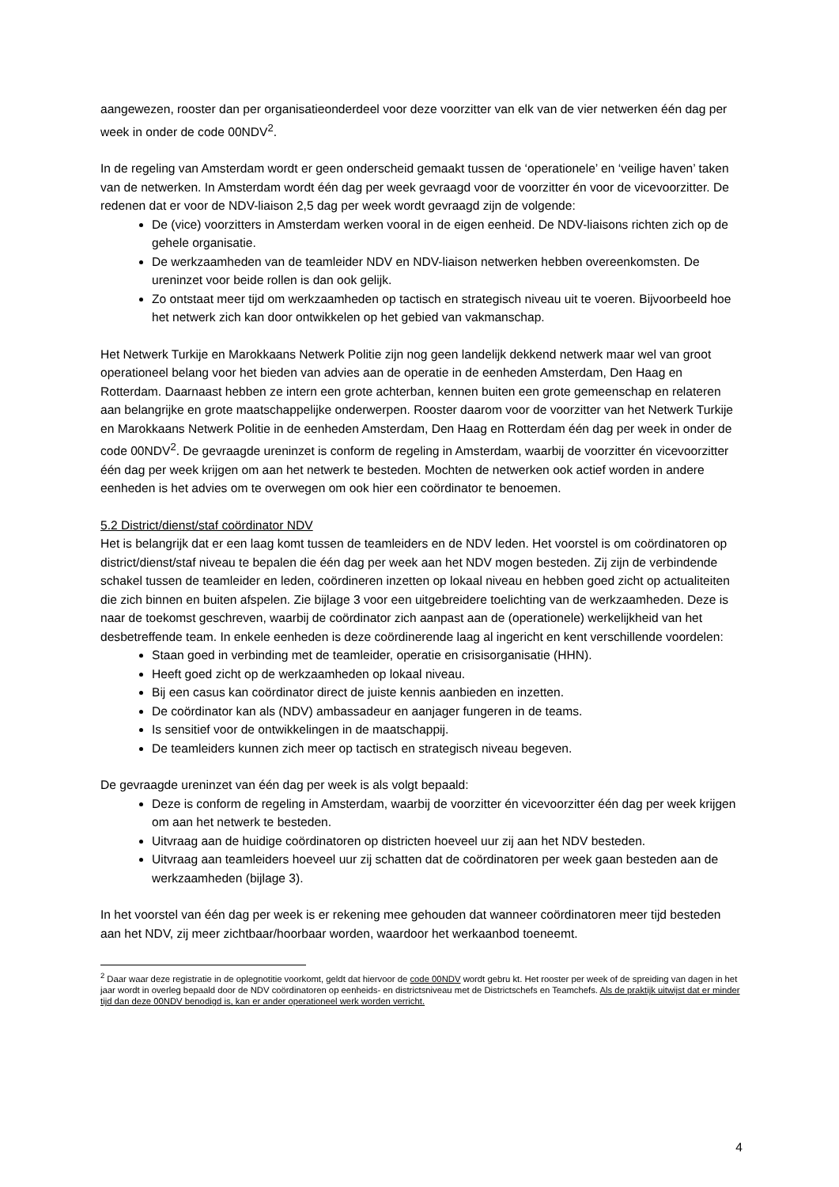aangewezen, rooster dan per organisatieonderdeel voor deze voorzitter van elk van de vier netwerken één dag per week in onder de code 00NDV<sup>2</sup>.
In de regeling van Amsterdam wordt er geen onderscheid gemaakt tussen de ‘operationele’ en ‘veilige haven’ taken van de netwerken. In Amsterdam wordt één dag per week gevraagd voor de voorzitter én voor de vicevoorzitter. De redenen dat er voor de NDV-liaison 2,5 dag per week wordt gevraagd zijn de volgende:
De (vice) voorzitters in Amsterdam werken vooral in de eigen eenheid. De NDV-liaisons richten zich op de gehele organisatie.
De werkzaamheden van de teamleider NDV en NDV-liaison netwerken hebben overeenkomsten. De ureninzet voor beide rollen is dan ook gelijk.
Zo ontstaat meer tijd om werkzaamheden op tactisch en strategisch niveau uit te voeren. Bijvoorbeeld hoe het netwerk zich kan door ontwikkelen op het gebied van vakmanschap.
Het Netwerk Turkije en Marokkaans Netwerk Politie zijn nog geen landelijk dekkend netwerk maar wel van groot operationeel belang voor het bieden van advies aan de operatie in de eenheden Amsterdam, Den Haag en Rotterdam. Daarnaast hebben ze intern een grote achterban, kennen buiten een grote gemeenschap en relateren aan belangrijke en grote maatschappelijke onderwerpen. Rooster daarom voor de voorzitter van het Netwerk Turkije en Marokkaans Netwerk Politie in de eenheden Amsterdam, Den Haag en Rotterdam één dag per week in onder de code 00NDV<sup>2</sup>. De gevraagde ureninzet is conform de regeling in Amsterdam, waarbij de voorzitter én vicevoorzitter één dag per week krijgen om aan het netwerk te besteden. Mochten de netwerken ook actief worden in andere eenheden is het advies om te overwegen om ook hier een coördinator te benoemen.
5.2 District/dienst/staf coördinator NDV
Het is belangrijk dat er een laag komt tussen de teamleiders en de NDV leden. Het voorstel is om coördinatoren op district/dienst/staf niveau te bepalen die één dag per week aan het NDV mogen besteden. Zij zijn de verbindende schakel tussen de teamleider en leden, coördineren inzetten op lokaal niveau en hebben goed zicht op actualiteiten die zich binnen en buiten afspelen. Zie bijlage 3 voor een uitgebreidere toelichting van de werkzaamheden. Deze is naar de toekomst geschreven, waarbij de coördinator zich aanpast aan de (operationele) werkelijkheid van het desbetreffende team. In enkele eenheden is deze coördinerende laag al ingericht en kent verschillende voordelen:
Staan goed in verbinding met de teamleider, operatie en crisisorganisatie (HHN).
Heeft goed zicht op de werkzaamheden op lokaal niveau.
Bij een casus kan coördinator direct de juiste kennis aanbieden en inzetten.
De coördinator kan als (NDV) ambassadeur en aanjager fungeren in de teams.
Is sensitief voor de ontwikkelingen in de maatschappij.
De teamleiders kunnen zich meer op tactisch en strategisch niveau begeven.
De gevraagde ureninzet van één dag per week is als volgt bepaald:
Deze is conform de regeling in Amsterdam, waarbij de voorzitter én vicevoorzitter één dag per week krijgen om aan het netwerk te besteden.
Uitvraag aan de huidige coördinatoren op districten hoeveel uur zij aan het NDV besteden.
Uitvraag aan teamleiders hoeveel uur zij schatten dat de coördinatoren per week gaan besteden aan de werkzaamheden (bijlage 3).
In het voorstel van één dag per week is er rekening mee gehouden dat wanneer coördinatoren meer tijd besteden aan het NDV, zij meer zichtbaar/hoorbaar worden, waardoor het werkaanbod toeneemt.
<sup>2</sup> Daar waar deze registratie in de oplegnotitie voorkomt, geldt dat hiervoor de code 00NDV wordt gebru kt. Het rooster per week of de spreiding van dagen in het jaar wordt in overleg bepaald door de NDV coördinatoren op eenheids- en districtsniveau met de Districtschefs en Teamchefs. Als de praktijk uitwijst dat er minder tijd dan deze 00NDV benodigd is, kan er ander operationeel werk worden verricht.
4